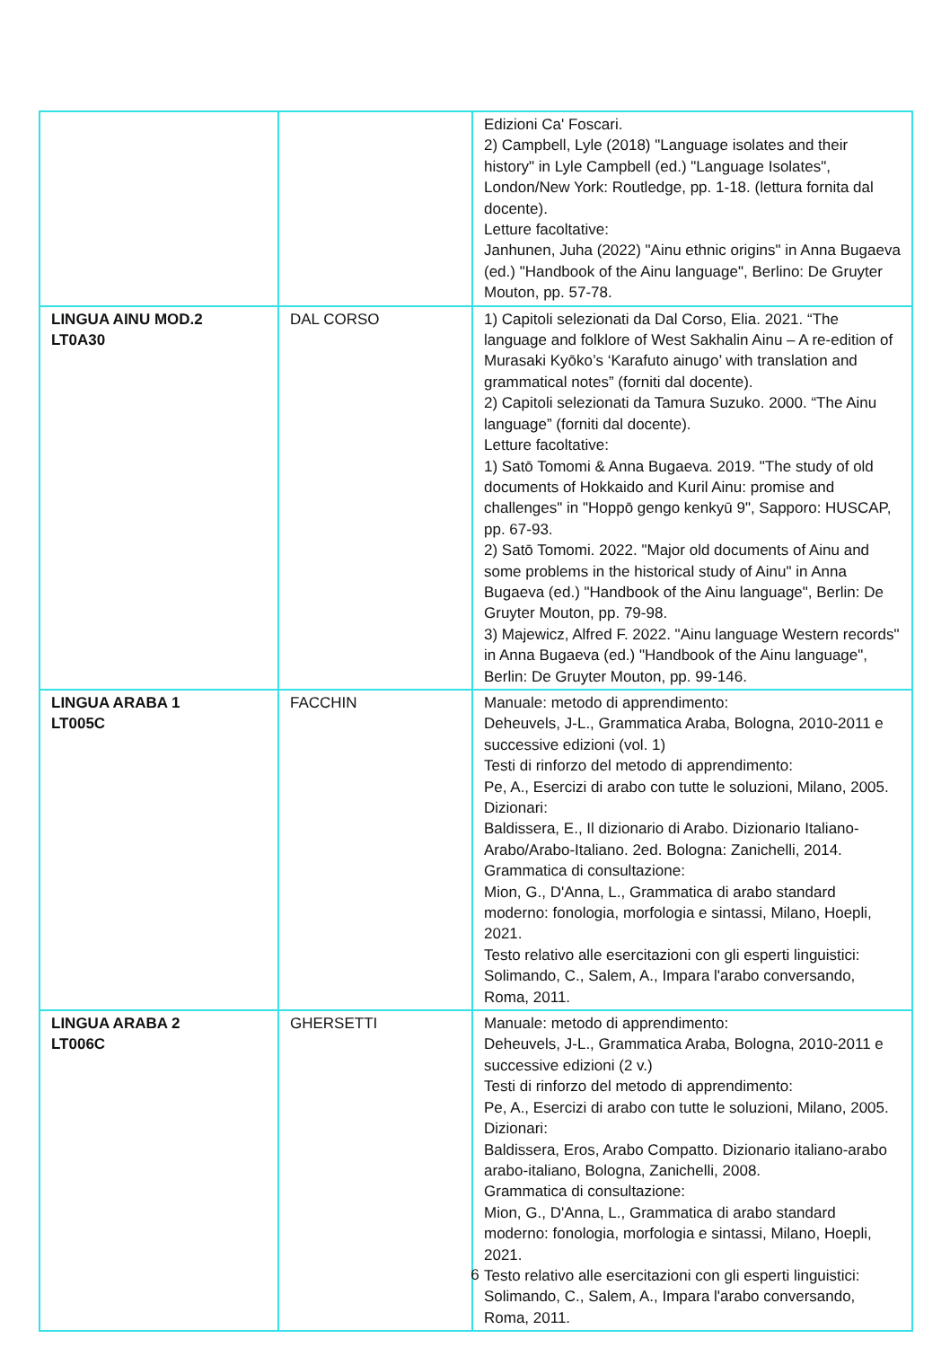| | | Edizioni Ca' Foscari. 2) Campbell, Lyle (2018) "Language isolates and their history" in Lyle Campbell (ed.) "Language Isolates", London/New York: Routledge, pp. 1-18. (lettura fornita dal docente). Letture facoltative: Janhunen, Juha (2022) "Ainu ethnic origins" in Anna Bugaeva (ed.) "Handbook of the Ainu language", Berlino: De Gruyter Mouton, pp. 57-78. |
| LINGUA AINU MOD.2 LT0A30 | DAL CORSO | 1) Capitoli selezionati da Dal Corso, Elia. 2021. “The language and folklore of West Sakhalin Ainu – A re-edition of Murasaki Kyōko’s ‘Karafuto ainugo’ with translation and grammatical notes” (forniti dal docente). 2) Capitoli selezionati da Tamura Suzuko. 2000. “The Ainu language” (forniti dal docente). Letture facoltative: 1) Satō Tomomi & Anna Bugaeva. 2019. "The study of old documents of Hokkaido and Kuril Ainu: promise and challenges" in "Hoppō gengo kenkyū 9", Sapporo: HUSCAP, pp. 67-93. 2) Satō Tomomi. 2022. "Major old documents of Ainu and some problems in the historical study of Ainu" in Anna Bugaeva (ed.) "Handbook of the Ainu language", Berlin: De Gruyter Mouton, pp. 79-98. 3) Majewicz, Alfred F. 2022. "Ainu language Western records" in Anna Bugaeva (ed.) "Handbook of the Ainu language", Berlin: De Gruyter Mouton, pp. 99-146. |
| LINGUA ARABA 1 LT005C | FACCHIN | Manuale: metodo di apprendimento: Deheuvels, J-L., Grammatica Araba, Bologna, 2010-2011 e successive edizioni (vol. 1) Testi di rinforzo del metodo di apprendimento: Pe, A., Esercizi di arabo con tutte le soluzioni, Milano, 2005. Dizionari: Baldissera, E., Il dizionario di Arabo. Dizionario Italiano-Arabo/Arabo-Italiano. 2ed. Bologna: Zanichelli, 2014. Grammatica di consultazione: Mion, G., D'Anna, L., Grammatica di arabo standard moderno: fonologia, morfologia e sintassi, Milano, Hoepli, 2021. Testo relativo alle esercitazioni con gli esperti linguistici: Solimando, C., Salem, A., Impara l'arabo conversando, Roma, 2011. |
| LINGUA ARABA 2 LT006C | GHERSETTI | Manuale: metodo di apprendimento: Deheuvels, J-L., Grammatica Araba, Bologna, 2010-2011 e successive edizioni (2 v.) Testi di rinforzo del metodo di apprendimento: Pe, A., Esercizi di arabo con tutte le soluzioni, Milano, 2005. Dizionari: Baldissera, Eros, Arabo Compatto. Dizionario italiano-arabo arabo-italiano, Bologna, Zanichelli, 2008. Grammatica di consultazione: Mion, G., D'Anna, L., Grammatica di arabo standard moderno: fonologia, morfologia e sintassi, Milano, Hoepli, 2021. Testo relativo alle esercitazioni con gli esperti linguistici: Solimando, C., Salem, A., Impara l'arabo conversando, Roma, 2011. |
6